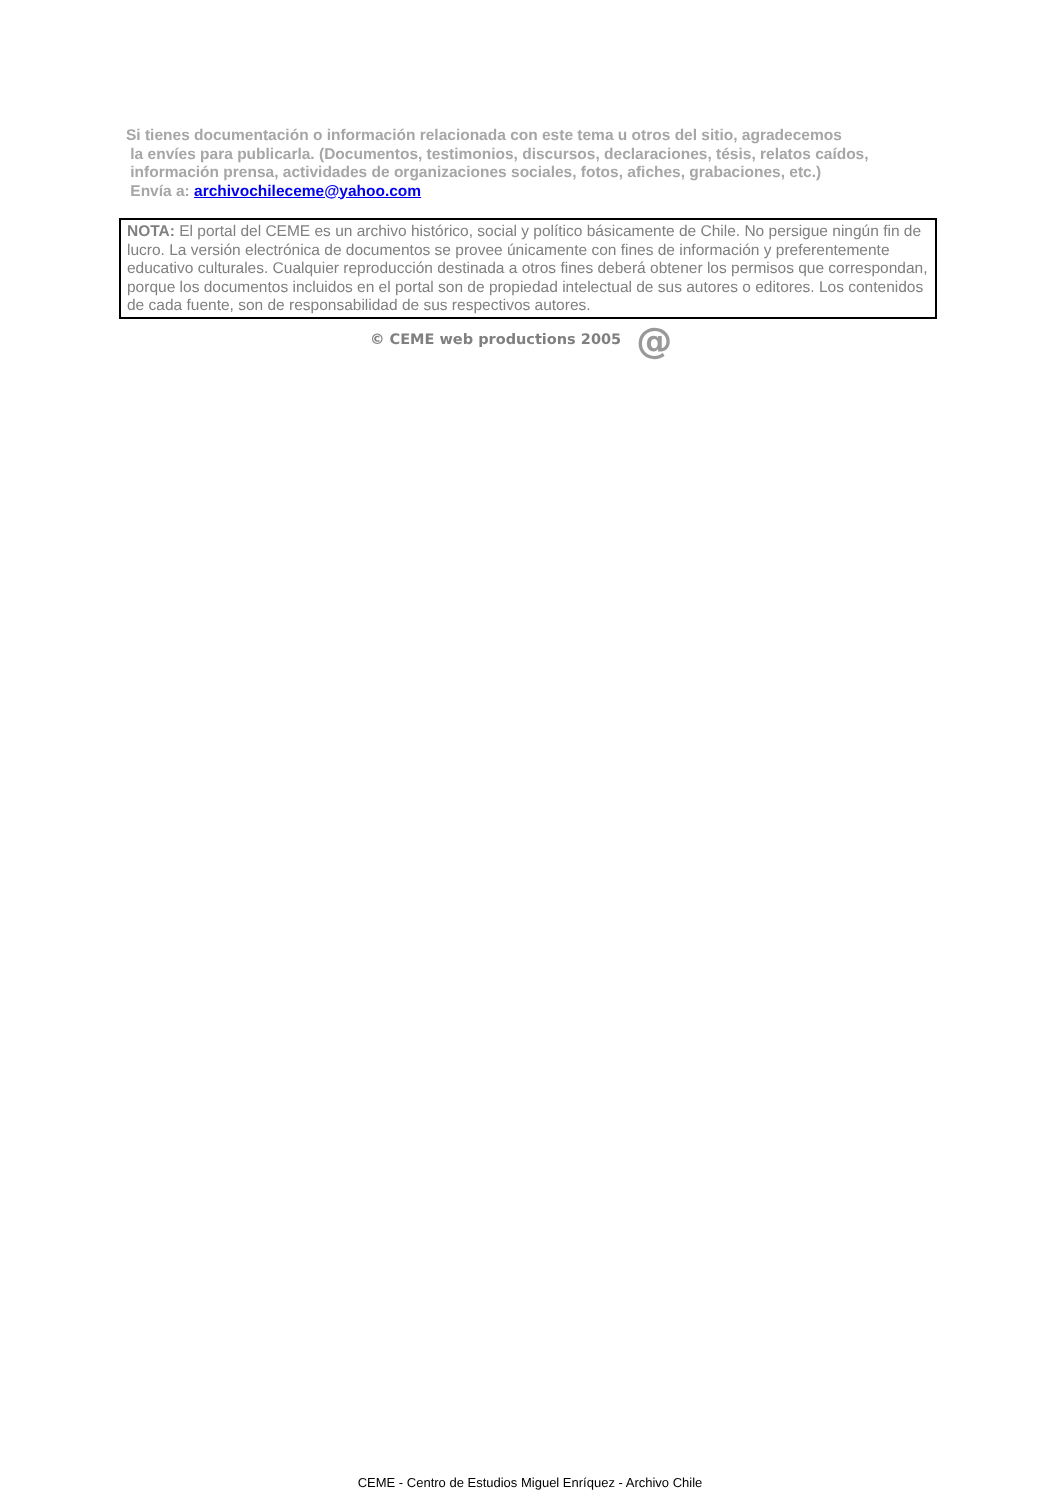Si tienes documentación o información relacionada con este tema u otros del sitio, agradecemos
la envíes para publicarla. (Documentos, testimonios, discursos, declaraciones, tésis, relatos caídos,
información prensa, actividades de organizaciones sociales, fotos, afiches, grabaciones, etc.)
Envía a: archivochileceme@yahoo.com
NOTA: El portal del CEME es un archivo histórico, social y político básicamente de Chile. No persigue ningún fin de lucro. La versión electrónica de documentos se provee únicamente con fines de información y preferentemente educativo culturales. Cualquier reproducción destinada a otros fines deberá obtener los permisos que correspondan, porque los documentos incluidos en el portal son de propiedad intelectual de sus autores o editores. Los contenidos de cada fuente, son de responsabilidad de sus respectivos autores.
© CEME web productions 2005 @
CEME - Centro de Estudios Miguel Enríquez - Archivo Chile